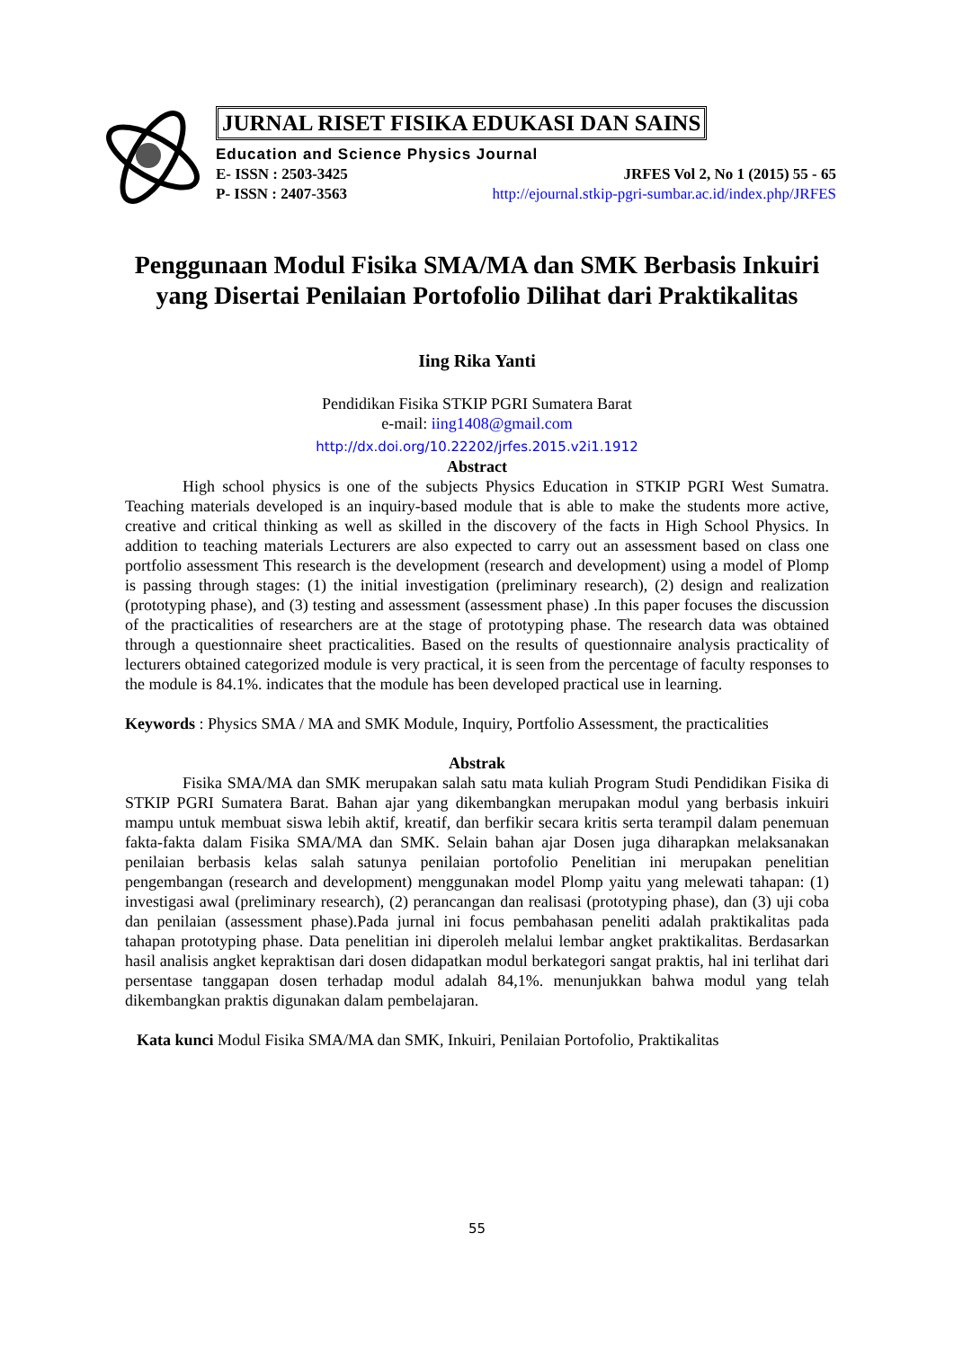JURNAL RISET FISIKA EDUKASI DAN SAINS
Education and Science Physics Journal
E- ISSN : 2503-3425 JRFES Vol 2, No 1 (2015) 55 - 65
P- ISSN : 2407-3563 http://ejournal.stkip-pgri-sumbar.ac.id/index.php/JRFES
Penggunaan Modul Fisika SMA/MA dan SMK Berbasis Inkuiri yang Disertai Penilaian Portofolio Dilihat dari Praktikalitas
Iing Rika Yanti
Pendidikan Fisika STKIP PGRI Sumatera Barat
e-mail: iing1408@gmail.com
http://dx.doi.org/10.22202/jrfes.2015.v2i1.1912
Abstract
High school physics is one of the subjects Physics Education in STKIP PGRI West Sumatra. Teaching materials developed is an inquiry-based module that is able to make the students more active, creative and critical thinking as well as skilled in the discovery of the facts in High School Physics. In addition to teaching materials Lecturers are also expected to carry out an assessment based on class one portfolio assessment This research is the development (research and development) using a model of Plomp is passing through stages: (1) the initial investigation (preliminary research), (2) design and realization (prototyping phase), and (3) testing and assessment (assessment phase) .In this paper focuses the discussion of the practicalities of researchers are at the stage of prototyping phase. The research data was obtained through a questionnaire sheet practicalities. Based on the results of questionnaire analysis practicality of lecturers obtained categorized module is very practical, it is seen from the percentage of faculty responses to the module is 84.1%. indicates that the module has been developed practical use in learning.
Keywords : Physics SMA / MA and SMK Module, Inquiry, Portfolio Assessment, the practicalities
Abstrak
Fisika SMA/MA dan SMK merupakan salah satu mata kuliah Program Studi Pendidikan Fisika di STKIP PGRI Sumatera Barat. Bahan ajar yang dikembangkan merupakan modul yang berbasis inkuiri mampu untuk membuat siswa lebih aktif, kreatif, dan berfikir secara kritis serta terampil dalam penemuan fakta-fakta dalam Fisika SMA/MA dan SMK. Selain bahan ajar Dosen juga diharapkan melaksanakan penilaian berbasis kelas salah satunya penilaian portofolio Penelitian ini merupakan penelitian pengembangan (research and development) menggunakan model Plomp yaitu yang melewati tahapan: (1) investigasi awal (preliminary research), (2) perancangan dan realisasi (prototyping phase), dan (3) uji coba dan penilaian (assessment phase).Pada jurnal ini focus pembahasan peneliti adalah praktikalitas pada tahapan prototyping phase. Data penelitian ini diperoleh melalui lembar angket praktikalitas. Berdasarkan hasil analisis angket kepraktisan dari dosen didapatkan modul berkategori sangat praktis, hal ini terlihat dari persentase tanggapan dosen terhadap modul adalah 84,1%. menunjukkan bahwa modul yang telah dikembangkan praktis digunakan dalam pembelajaran.
Kata kunci Modul Fisika SMA/MA dan SMK, Inkuiri, Penilaian Portofolio, Praktikalitas
55